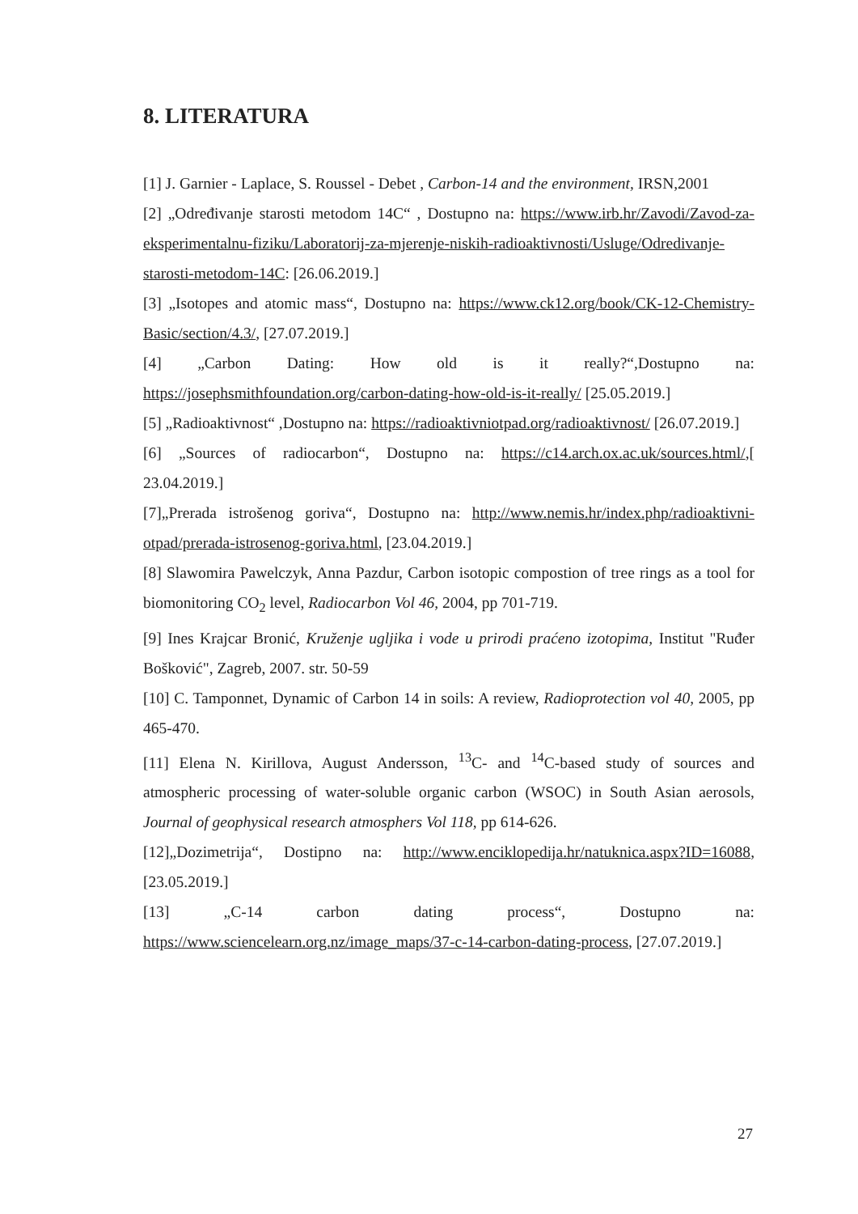8. LITERATURA
[1] J. Garnier - Laplace, S. Roussel - Debet , Carbon-14 and the environment, IRSN,2001
[2] „Određivanje starosti metodom 14C“ , Dostupno na: https://www.irb.hr/Zavodi/Zavod-za-eksperimentalnu-fiziku/Laboratorij-za-mjerenje-niskih-radioaktivnosti/Usluge/Odredivanje-starosti-metodom-14C: [26.06.2019.]
[3] „Isotopes and atomic mass“, Dostupno na: https://www.ck12.org/book/CK-12-Chemistry-Basic/section/4.3/, [27.07.2019.]
[4] „Carbon Dating: How old is it really?“,Dostupno na: https://josephsmithfoundation.org/carbon-dating-how-old-is-it-really/ [25.05.2019.]
[5] „Radioaktivnost“ ,Dostupno na: https://radioaktivniotpad.org/radioaktivnost/ [26.07.2019.]
[6] „Sources of radiocarbon“, Dostupno na: https://c14.arch.ox.ac.uk/sources.html/,[ 23.04.2019.]
[7]„Prerada istrošenog goriva“, Dostupno na: http://www.nemis.hr/index.php/radioaktivni-otpad/prerada-istrosenog-goriva.html, [23.04.2019.]
[8] Slawomira Pawelczyk, Anna Pazdur, Carbon isotopic compostion of tree rings as a tool for biomonitoring CO<sub>2</sub> level, Radiocarbon Vol 46, 2004, pp 701-719.
[9] Ines Krajcar Bronić, Kruženje ugljika i vode u prirodi praćeno izotopima, Institut "Ruđer Bošković", Zagreb, 2007. str. 50-59
[10] C. Tamponnet, Dynamic of Carbon 14 in soils: A review, Radioprotection vol 40, 2005, pp 465-470.
[11] Elena N. Kirillova, August Andersson, <sup>13</sup>C- and <sup>14</sup>C-based study of sources and atmospheric processing of water-soluble organic carbon (WSOC) in South Asian aerosols, Journal of geophysical research atmosphers Vol 118, pp 614-626.
[12]„Dozimetrija“, Dostipno na: http://www.enciklopedija.hr/natuknica.aspx?ID=16088, [23.05.2019.]
[13] „C-14 carbon dating process“, Dostupno na: https://www.sciencelearn.org.nz/image_maps/37-c-14-carbon-dating-process, [27.07.2019.]
27